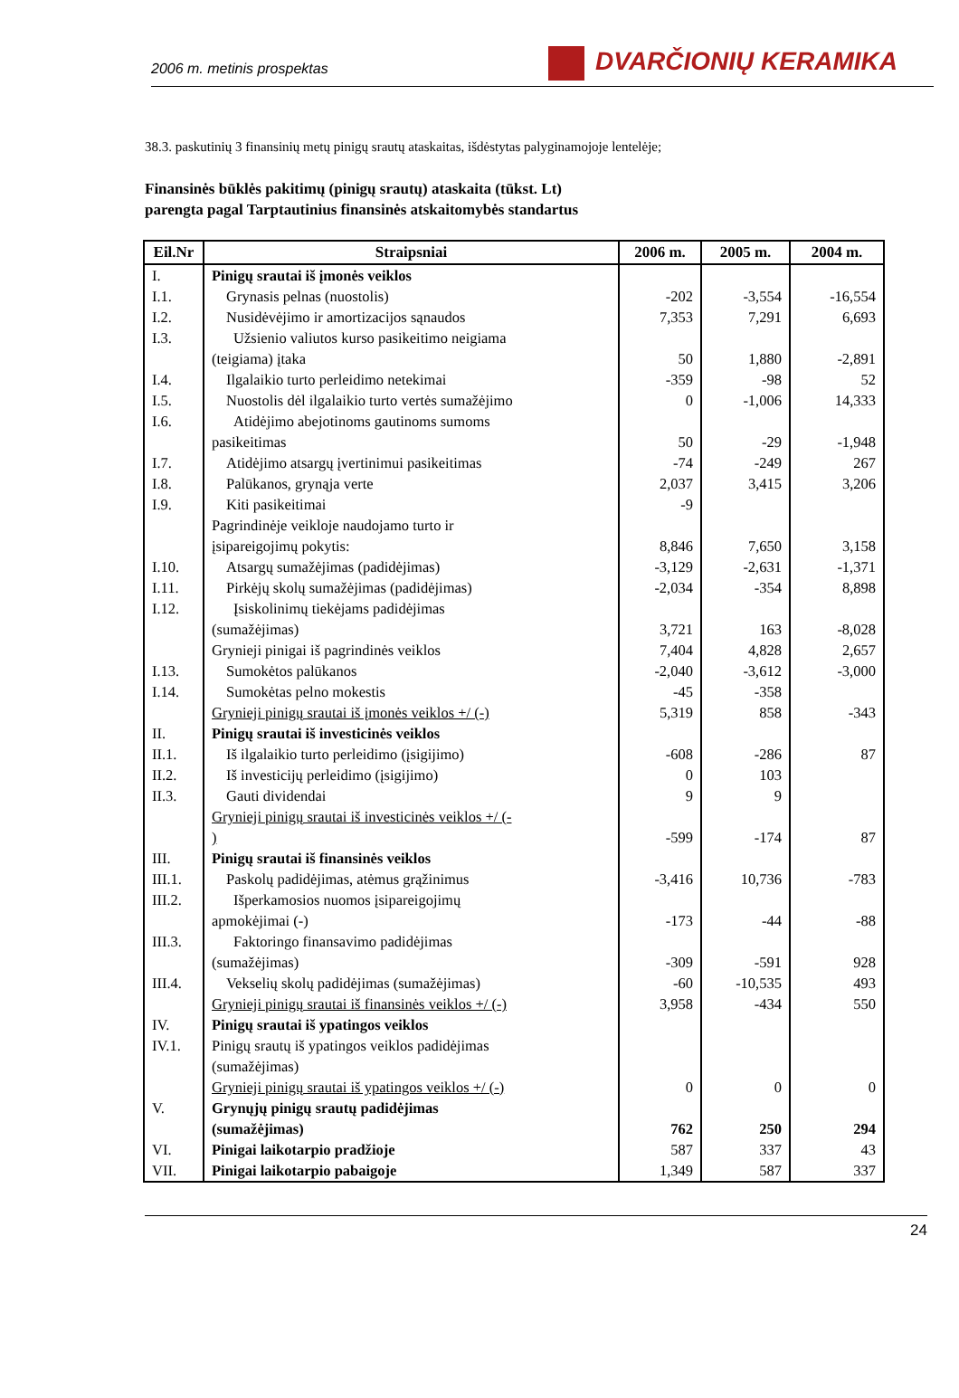2006 m. metinis prospektas
DVARČIONIŲ KERAMIKA
38.3. paskutinių 3 finansinių metų pinigų srautų ataskaitas, išdėstytas palyginamojoje lentelėje;
Finansinės būklės pakitimų (pinigų srautų) ataskaita (tūkst. Lt)
parengta pagal Tarptautinius finansinės atskaitomybės standartus
| Eil.Nr | Straipsniai | 2006 m. | 2005 m. | 2004 m. |
| --- | --- | --- | --- | --- |
| I. | Pinigų srautai iš įmonės veiklos | | | |
| I.1. | Grynasis pelnas (nuostolis) | -202 | -3,554 | -16,554 |
| I.2. | Nusidėvėjimo ir amortizacijos sąnaudos | 7,353 | 7,291 | 6,693 |
| I.3. | Užsienio valiutos kurso pasikeitimo neigiama (teigiama) įtaka | 50 | 1,880 | -2,891 |
| I.4. | Ilgalaikio turto perleidimo netekimai | -359 | -98 | 52 |
| I.5. | Nuostolis dėl ilgalaikio turto vertės sumažėjimo | 0 | -1,006 | 14,333 |
| I.6. | Atidėjimo abejotinoms gautinoms sumoms pasikeitimas | 50 | -29 | -1,948 |
| I.7. | Atidėjimo atsargų įvertinimui pasikeitimas | -74 | -249 | 267 |
| I.8. | Palūkanos, grynąja verte | 2,037 | 3,415 | 3,206 |
| I.9. | Kiti pasikeitimai | -9 | | |
| | Pagrindinėje veikloje naudojamo turto ir įsipareigojimų pokytis: | 8,846 | 7,650 | 3,158 |
| I.10. | Atsargų sumažėjimas (padidėjimas) | -3,129 | -2,631 | -1,371 |
| I.11. | Pirkėjų skolų sumažėjimas (padidėjimas) | -2,034 | -354 | 8,898 |
| I.12. | Įsiskolinimų tiekėjams padidėjimas (sumažėjimas) | 3,721 | 163 | -8,028 |
| | Grynieji pinigai iš pagrindinės veiklos | 7,404 | 4,828 | 2,657 |
| I.13. | Sumokėtos palūkanos | -2,040 | -3,612 | -3,000 |
| I.14. | Sumokėtas pelno mokestis | -45 | -358 | |
| | Grynieji pinigų srautai iš įmonės veiklos +/ (-) | 5,319 | 858 | -343 |
| II. | Pinigų srautai iš investicinės veiklos | | | |
| II.1. | Iš ilgalaikio turto perleidimo (įsigijimo) | -608 | -286 | 87 |
| II.2. | Iš investicijų perleidimo (įsigijimo) | 0 | 103 | |
| II.3. | Gauti dividendai | 9 | 9 | |
| | Grynieji pinigų srautai iš investicinės veiklos +/ (- ) | -599 | -174 | 87 |
| III. | Pinigų srautai iš finansinės veiklos | | | |
| III.1. | Paskolų padidėjimas, atėmus grąžinimus | -3,416 | 10,736 | -783 |
| III.2. | Išperkamosios nuomos įsipareigojimų apmokėjimai (-) | -173 | -44 | -88 |
| III.3. | Faktoringo finansavimo padidėjimas (sumažėjimas) | -309 | -591 | 928 |
| III.4. | Vekselių skolų padidėjimas (sumažėjimas) | -60 | -10,535 | 493 |
| | Grynieji pinigų srautai iš finansinės veiklos +/ (-) | 3,958 | -434 | 550 |
| IV. | Pinigų srautai iš ypatingos veiklos | | | |
| IV.1. | Pinigų srautų iš ypatingos veiklos padidėjimas (sumažėjimas) | | | |
| | Grynieji pinigų srautai iš ypatingos veiklos +/ (-) | 0 | 0 | 0 |
| V. | Grynųjų pinigų srautų padidėjimas (sumažėjimas) | 762 | 250 | 294 |
| VI. | Pinigai laikotarpio pradžioje | 587 | 337 | 43 |
| VII. | Pinigai laikotarpio pabaigoje | 1,349 | 587 | 337 |
24